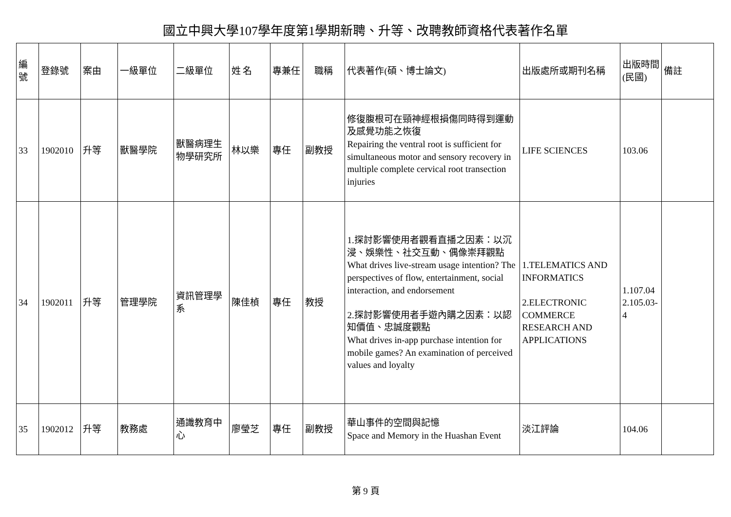國立中興大學107學年度第1學期新聘、升等、改聘教師資格代表著作名單
| 編號 | 登錄號 | 案由 | 一級單位 | 二級單位 | 姓 名 | 專兼任 | 職稱 | 代表著作(碩、博士論文) | 出版處所或期刊名稱 | 出版時間(民國) | 備註 |
| 33 | 1902010 | 升等 | 獸醫學院 | 獸醫病理生物學研究所 | 林以樂 | 專任 | 副教授 | 修復腹根可在頸神經根損傷同時得到運動及感覺功能之恢復 Repairing the ventral root is sufficient for simultaneous motor and sensory recovery in multiple complete cervical root transection injuries | LIFE SCIENCES | 103.06 | |
| 34 | 1902011 | 升等 | 管理學院 | 資訊管理學系 | 陳佳楨 | 專任 | 教授 | 1.探討影響使用者觀看直播之因素：以沉浸、娛樂性、社交互動、偶像崇拜觀點 What drives live-stream usage intention? The perspectives of flow, entertainment, social interaction, and endorsement 2.探討影響使用者手遊內購之因素：以認知價值、忠誠度觀點 What drives in-app purchase intention for mobile games? An examination of perceived values and loyalty | 1.TELEMATICS AND INFORMATICS 2.ELECTRONIC COMMERCE RESEARCH AND APPLICATIONS | 1.107.04 2.105.03-4 | |
| 35 | 1902012 | 升等 | 教務處 | 通識教育中心 | 廖瑩芝 | 專任 | 副教授 | 華山事件的空間與記憶 Space and Memory in the Huashan Event | 淡江評論 | 104.06 | |
第 9 頁